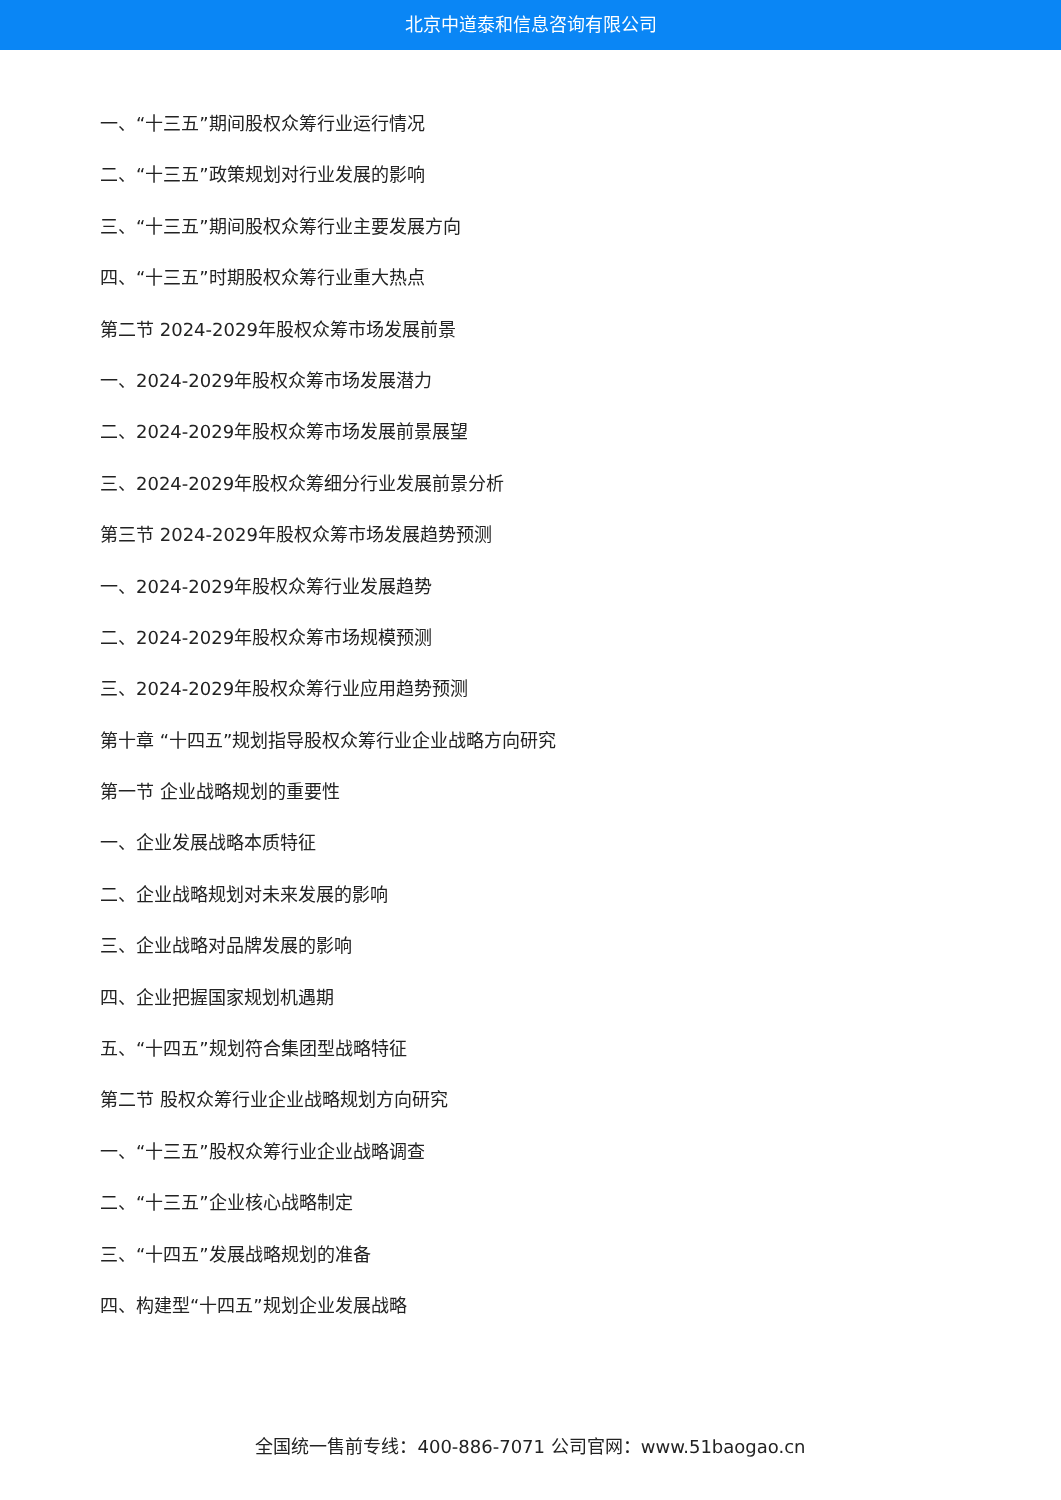北京中道泰和信息咨询有限公司
一、“十三五”期间股权众筹行业运行情况
二、“十三五”政策规划对行业发展的影响
三、“十三五”期间股权众筹行业主要发展方向
四、“十三五”时期股权众筹行业重大热点
第二节 2024-2029年股权众筹市场发展前景
一、2024-2029年股权众筹市场发展潜力
二、2024-2029年股权众筹市场发展前景展望
三、2024-2029年股权众筹细分行业发展前景分析
第三节 2024-2029年股权众筹市场发展趋势预测
一、2024-2029年股权众筹行业发展趋势
二、2024-2029年股权众筹市场规模预测
三、2024-2029年股权众筹行业应用趋势预测
第十章 “十四五”规划指导股权众筹行业企业战略方向研究
第一节 企业战略规划的重要性
一、企业发展战略本质特征
二、企业战略规划对未来发展的影响
三、企业战略对品牌发展的影响
四、企业把握国家规划机遇期
五、“十四五”规划符合集团型战略特征
第二节 股权众筹行业企业战略规划方向研究
一、“十三五”股权众筹行业企业战略调查
二、“十三五”企业核心战略制定
三、“十四五”发展战略规划的准备
四、构建型“十四五”规划企业发展战略
全国统一售前专线：400-886-7071 公司官网：www.51baogao.cn